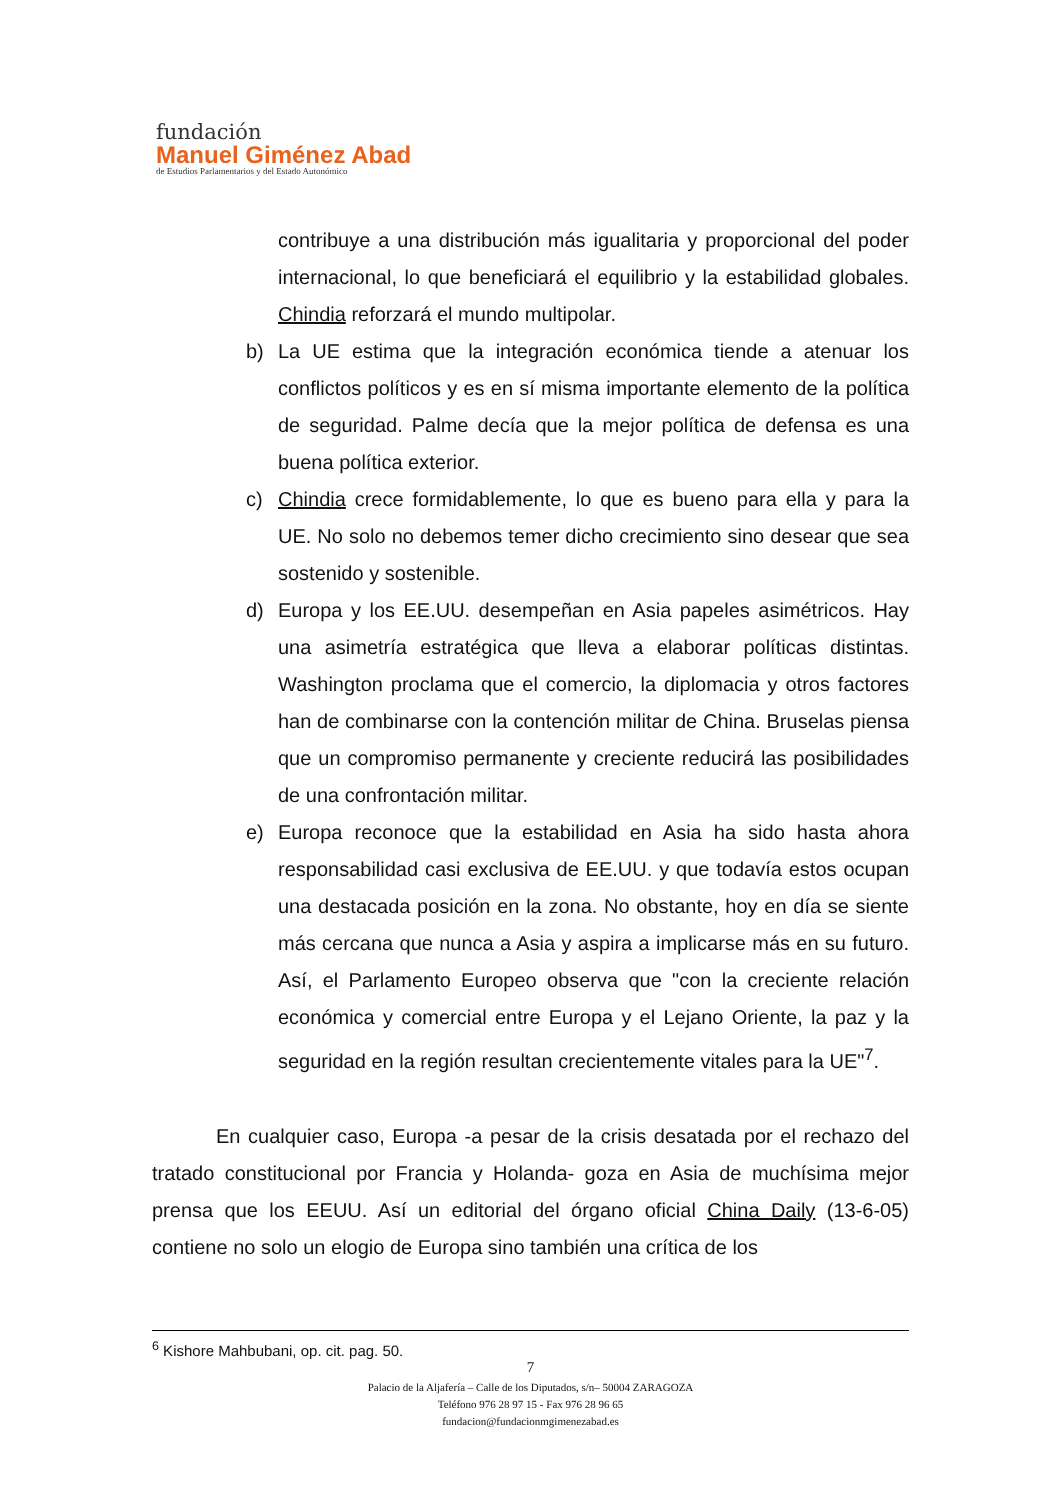fundación
Manuel Giménez Abad
de Estudios Parlamentarios y del Estado Autonómico
contribuye a una distribución más igualitaria y proporcional del poder internacional, lo que beneficiará el equilibrio y la estabilidad globales. Chindia reforzará el mundo multipolar.
b) La UE estima que la integración económica tiende a atenuar los conflictos políticos y es en sí misma importante elemento de la política de seguridad. Palme decía que la mejor política de defensa es una buena política exterior.
c) Chindia crece formidablemente, lo que es bueno para ella y para la UE. No solo no debemos temer dicho crecimiento sino desear que sea sostenido y sostenible.
d) Europa y los EE.UU. desempeñan en Asia papeles asimétricos. Hay una asimetría estratégica que lleva a elaborar políticas distintas. Washington proclama que el comercio, la diplomacia y otros factores han de combinarse con la contención militar de China. Bruselas piensa que un compromiso permanente y creciente reducirá las posibilidades de una confrontación militar.
e) Europa reconoce que la estabilidad en Asia ha sido hasta ahora responsabilidad casi exclusiva de EE.UU. y que todavía estos ocupan una destacada posición en la zona. No obstante, hoy en día se siente más cercana que nunca a Asia y aspira a implicarse más en su futuro. Así, el Parlamento Europeo observa que "con la creciente relación económica y comercial entre Europa y el Lejano Oriente, la paz y la seguridad en la región resultan crecientemente vitales para la UE"<sup>7</sup>.
En cualquier caso, Europa -a pesar de la crisis desatada por el rechazo del tratado constitucional por Francia y Holanda- goza en Asia de muchísima mejor prensa que los EEUU. Así un editorial del órgano oficial China Daily (13-6-05) contiene no solo un elogio de Europa sino también una crítica de los
<sup>6</sup> Kishore Mahbubani, op. cit. pag. 50.
7
Palacio de la Aljafería – Calle de los Diputados, s/n– 50004 ZARAGOZA
Teléfono 976 28 97 15 - Fax 976 28 96 65
fundacion@fundacionmgimenezabad.es